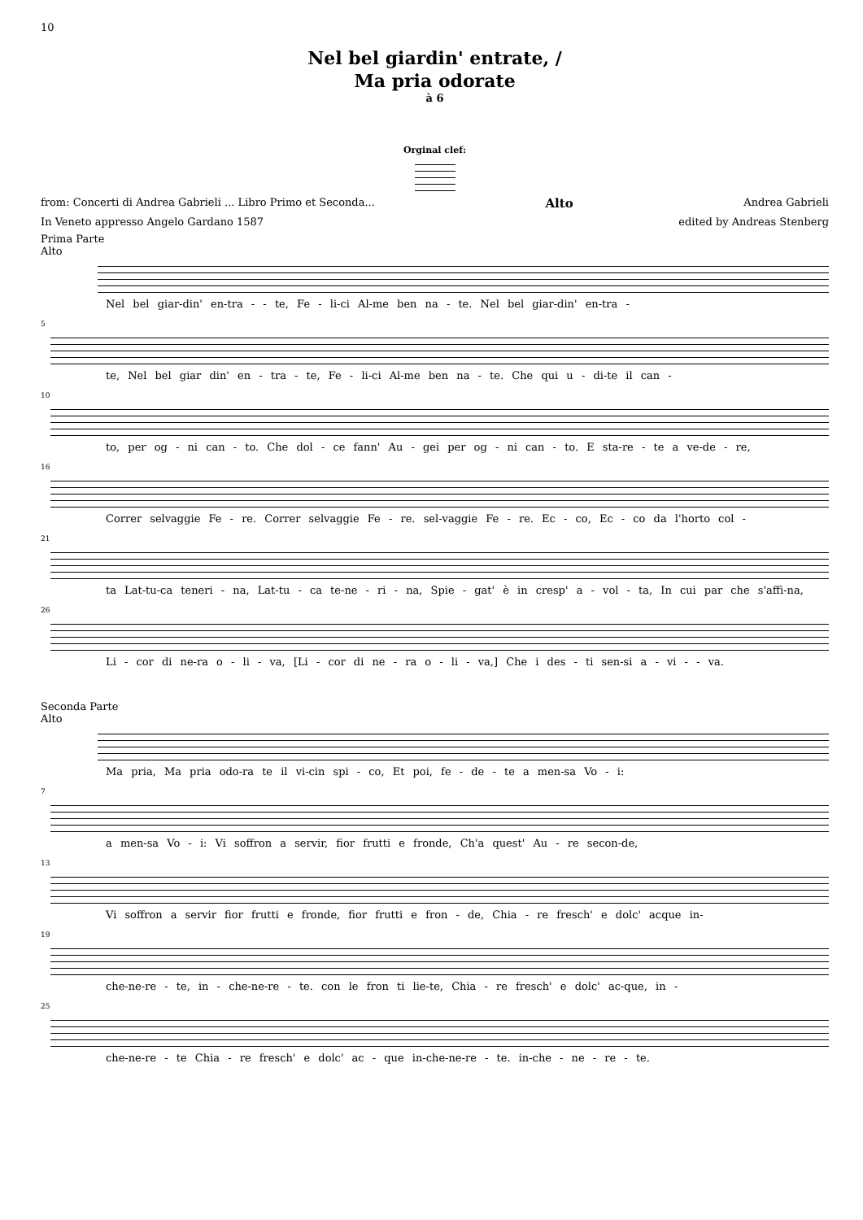10
Nel bel giardin' entrate, /
Ma pria odorate
à 6
Orginal clef:
from: Concerti di Andrea Gabrieli ... Libro Primo et Seconda... Alto Andrea Gabrieli
In Veneto appresso Angelo Gardano 1587 edited by Andreas Stenberg
Prima Parte
Alto
Nel bel giar-din' en-tra - - te, Fe - li-ci Al-me ben na - te. Nel bel giar-din' en-tra -
5
te, Nel bel giar din' en - tra - te, Fe - li-ci Al-me ben na - te. Che qui u - di-te il can -
10
to, per og - ni can - to. Che dol - ce fann' Au - gei per og - ni can - to. E sta-re - te a ve-de - re,
16
Correr selvaggie Fe - re. Correr selvaggie Fe - re. sel-vaggie Fe - re. Ec - co, Ec - co da l'horto col -
21
ta Lat-tu-ca teneri - na, Lat-tu - ca te-ne - ri - na, Spie - gat' è in cresp' a - vol - ta, In cui par che s'affi-na,
26
Li - cor di ne-ra o - li - va, [Li - cor di ne - ra o - li - va,] Che i des - ti sen-si a - vi - - va.
Seconda Parte
Alto
Ma pria, Ma pria odo-ra te il vi-cin spi - co, Et poi, fe - de - te a men-sa Vo - i:
7
a men-sa Vo - i: Vi soffron a servir, fior frutti e fronde, Ch'a quest' Au - re secon-de,
13
Vi soffron a servir fior frutti e fronde, fior frutti e fron - de, Chia - re fresch' e dolc' acque in-
19
che-ne-re - te, in - che-ne-re - te. con le fron ti lie-te, Chia - re fresch' e dolc' ac-que, in -
25
che-ne-re - te Chia - re fresch' e dolc' ac - que in-che-ne-re - te. in-che - ne - re - te.